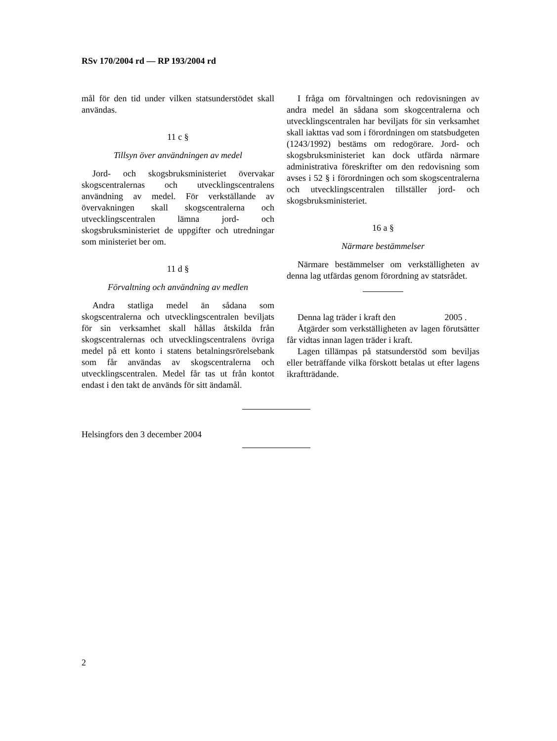RSv 170/2004 rd — RP 193/2004 rd
mål för den tid under vilken statsunderstödet skall användas.
11 c §
Tillsyn över användningen av medel
Jord- och skogsbruksministeriet övervakar skogscentralernas och utvecklingscentralens användning av medel. För verkställande av övervakningen skall skogscentralerna och utvecklingscentralen lämna jord- och skogsbruksministeriet de uppgifter och utredningar som ministeriet ber om.
11 d §
Förvaltning och användning av medlen
Andra statliga medel än sådana som skogscentralerna och utvecklingscentralen beviljats för sin verksamhet skall hållas åtskilda från skogscentralernas och utvecklingscentralens övriga medel på ett konto i statens betalningsrörelsebank som får användas av skogscentralerna och utvecklingscentralen. Medel får tas ut från kontot endast i den takt de används för sitt ändamål.
I fråga om förvaltningen och redovisningen av andra medel än sådana som skogcentralerna och utvecklingscentralen har beviljats för sin verksamhet skall iakttas vad som i förordningen om statsbudgeten (1243/1992) bestäms om redogörare. Jord- och skogsbruksministeriet kan dock utfärda närmare administrativa föreskrifter om den redovisning som avses i 52 § i förordningen och som skogscentralerna och utvecklingscentralen tillställer jord- och skogsbruksministeriet.
16 a §
Närmare bestämmelser
Närmare bestämmelser om verkställigheten av denna lag utfärdas genom förordning av statsrådet.
Denna lag träder i kraft den 2005 .
Åtgärder som verkställigheten av lagen förutsätter får vidtas innan lagen träder i kraft.
Lagen tillämpas på statsunderstöd som beviljas eller beträffande vilka förskott betalas ut efter lagens ikraftträdande.
Helsingfors den 3 december 2004
2